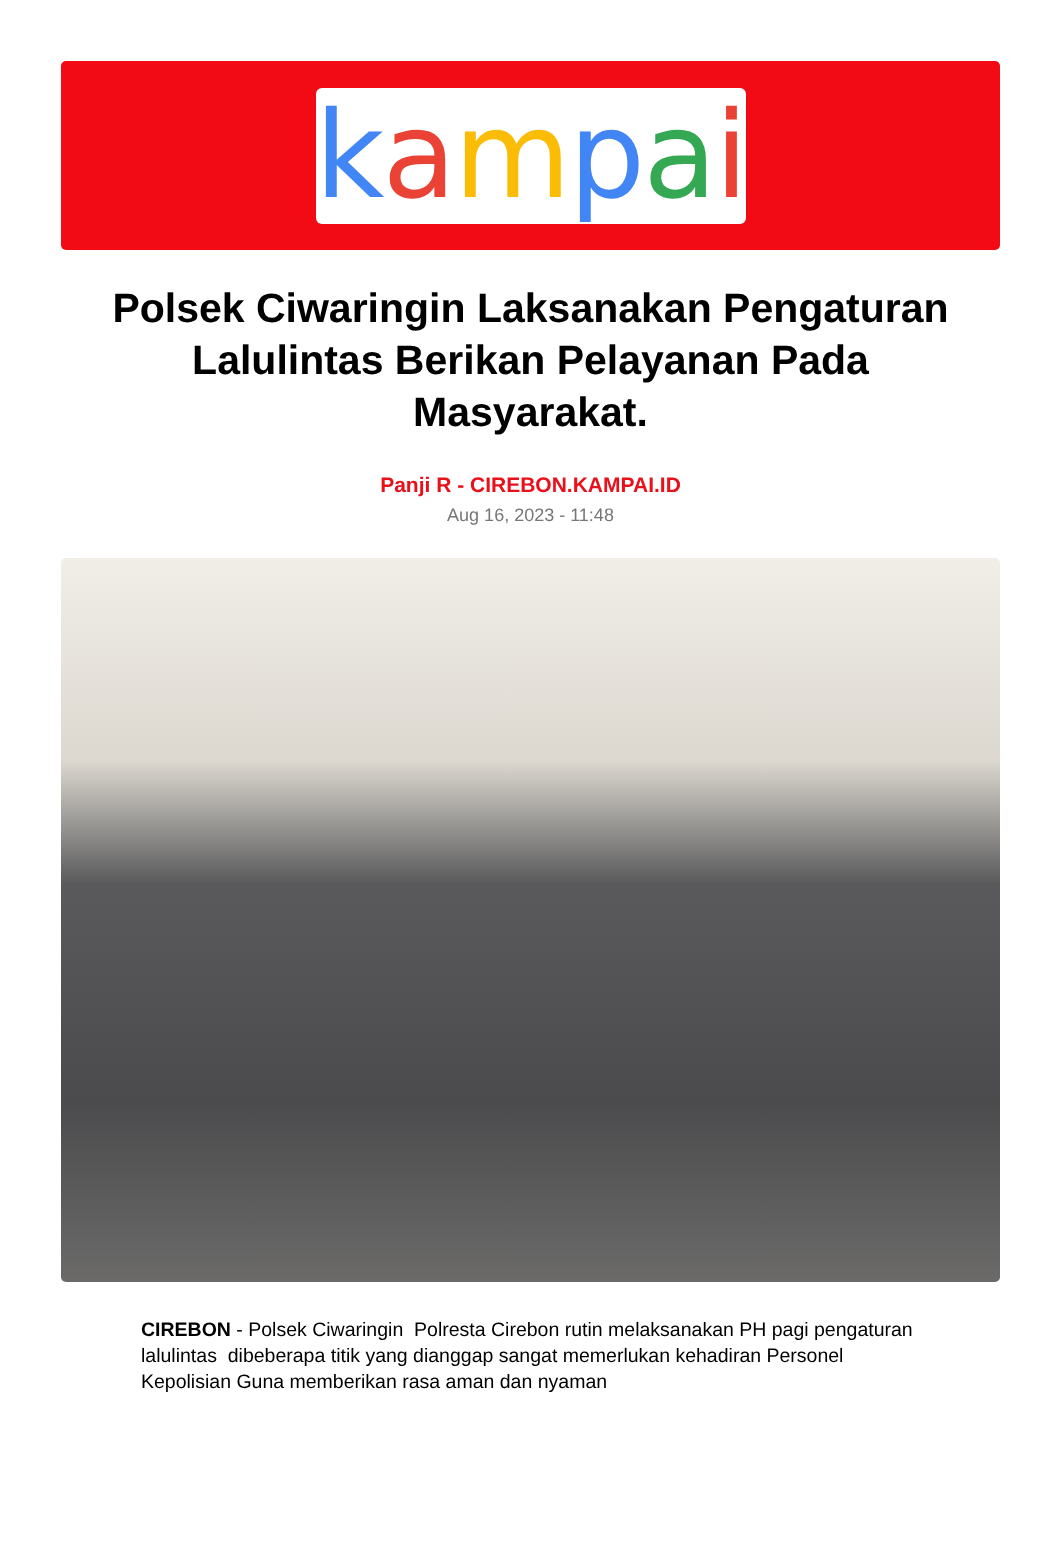kampai
Polsek Ciwaringin Laksanakan Pengaturan Lalulintas Berikan Pelayanan Pada Masyarakat.
Panji R - CIREBON.KAMPAI.ID
Aug 16, 2023 - 11:48
CIREBON - Polsek Ciwaringin Polresta Cirebon rutin melaksanakan PH pagi pengaturan lalulintas dibeberapa titik yang dianggap sangat memerlukan kehadiran Personel Kepolisian Guna memberikan rasa aman dan nyaman